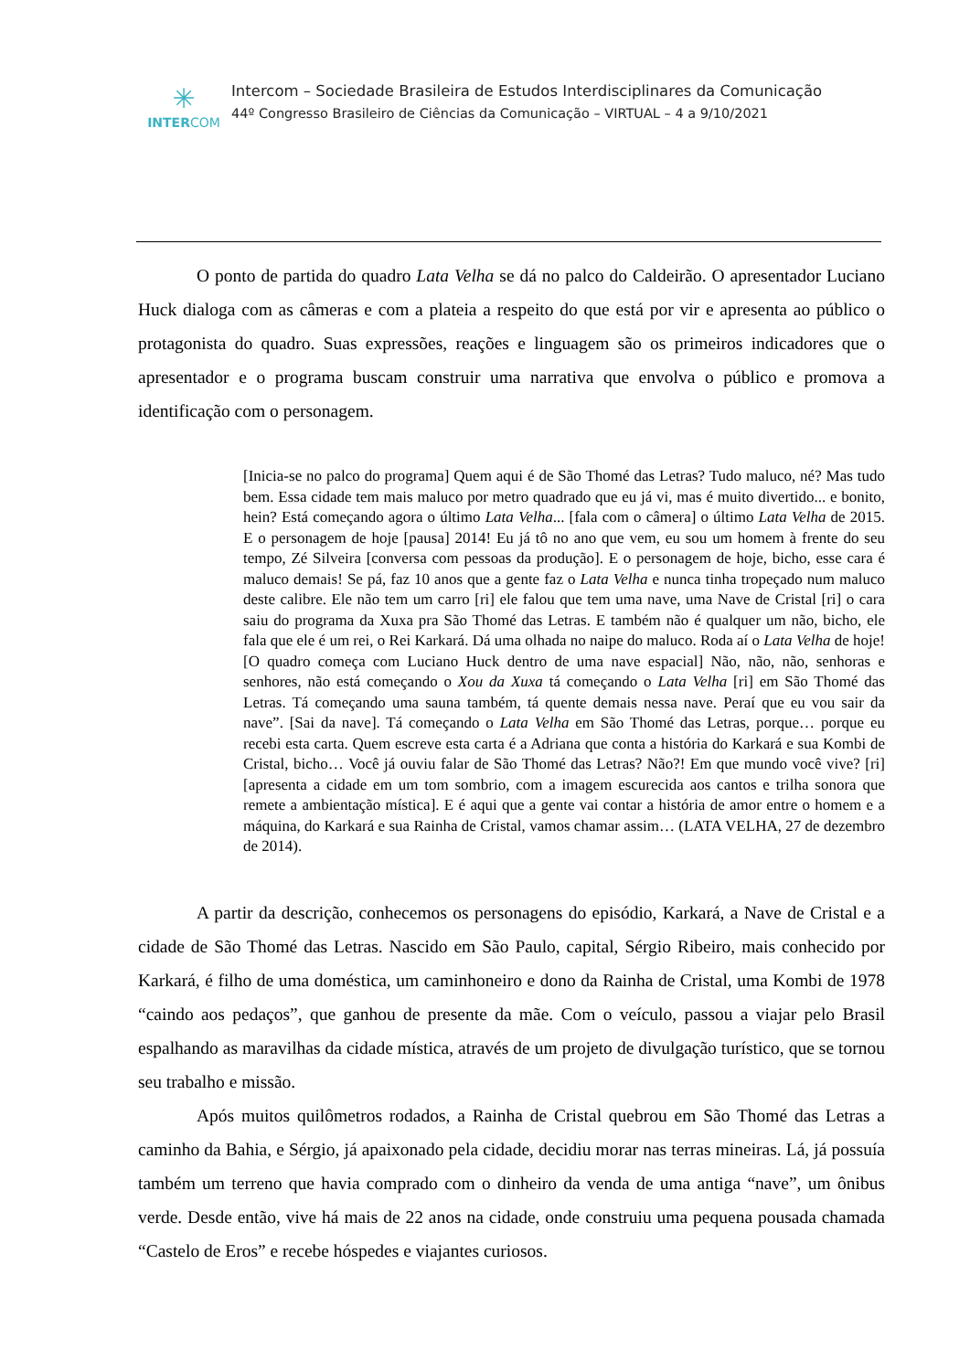✳
INTERCOM
Intercom – Sociedade Brasileira de Estudos Interdisciplinares da Comunicação
44º Congresso Brasileiro de Ciências da Comunicação – VIRTUAL – 4 a 9/10/2021
O ponto de partida do quadro Lata Velha se dá no palco do Caldeirão. O apresentador Luciano Huck dialoga com as câmeras e com a plateia a respeito do que está por vir e apresenta ao público o protagonista do quadro. Suas expressões, reações e linguagem são os primeiros indicadores que o apresentador e o programa buscam construir uma narrativa que envolva o público e promova a identificação com o personagem.
[Inicia-se no palco do programa] Quem aqui é de São Thomé das Letras? Tudo maluco, né? Mas tudo bem. Essa cidade tem mais maluco por metro quadrado que eu já vi, mas é muito divertido... e bonito, hein? Está começando agora o último Lata Velha... [fala com o câmera] o último Lata Velha de 2015. E o personagem de hoje [pausa] 2014! Eu já tô no ano que vem, eu sou um homem à frente do seu tempo, Zé Silveira [conversa com pessoas da produção]. E o personagem de hoje, bicho, esse cara é maluco demais! Se pá, faz 10 anos que a gente faz o Lata Velha e nunca tinha tropeçado num maluco deste calibre. Ele não tem um carro [ri] ele falou que tem uma nave, uma Nave de Cristal [ri] o cara saiu do programa da Xuxa pra São Thomé das Letras. E também não é qualquer um não, bicho, ele fala que ele é um rei, o Rei Karkará. Dá uma olhada no naipe do maluco. Roda aí o Lata Velha de hoje! [O quadro começa com Luciano Huck dentro de uma nave espacial] Não, não, não, senhoras e senhores, não está começando o Xou da Xuxa tá começando o Lata Velha [ri] em São Thomé das Letras. Tá começando uma sauna também, tá quente demais nessa nave. Peraí que eu vou sair da nave”. [Sai da nave]. Tá começando o Lata Velha em São Thomé das Letras, porque… porque eu recebi esta carta. Quem escreve esta carta é a Adriana que conta a história do Karkará e sua Kombi de Cristal, bicho… Você já ouviu falar de São Thomé das Letras? Não?! Em que mundo você vive? [ri] [apresenta a cidade em um tom sombrio, com a imagem escurecida aos cantos e trilha sonora que remete a ambientação mística]. E é aqui que a gente vai contar a história de amor entre o homem e a máquina, do Karkará e sua Rainha de Cristal, vamos chamar assim… (LATA VELHA, 27 de dezembro de 2014).
A partir da descrição, conhecemos os personagens do episódio, Karkará, a Nave de Cristal e a cidade de São Thomé das Letras. Nascido em São Paulo, capital, Sérgio Ribeiro, mais conhecido por Karkará, é filho de uma doméstica, um caminhoneiro e dono da Rainha de Cristal, uma Kombi de 1978 “caindo aos pedaços”, que ganhou de presente da mãe. Com o veículo, passou a viajar pelo Brasil espalhando as maravilhas da cidade mística, através de um projeto de divulgação turístico, que se tornou seu trabalho e missão.
Após muitos quilômetros rodados, a Rainha de Cristal quebrou em São Thomé das Letras a caminho da Bahia, e Sérgio, já apaixonado pela cidade, decidiu morar nas terras mineiras. Lá, já possuía também um terreno que havia comprado com o dinheiro da venda de uma antiga “nave”, um ônibus verde. Desde então, vive há mais de 22 anos na cidade, onde construiu uma pequena pousada chamada “Castelo de Eros” e recebe hóspedes e viajantes curiosos.